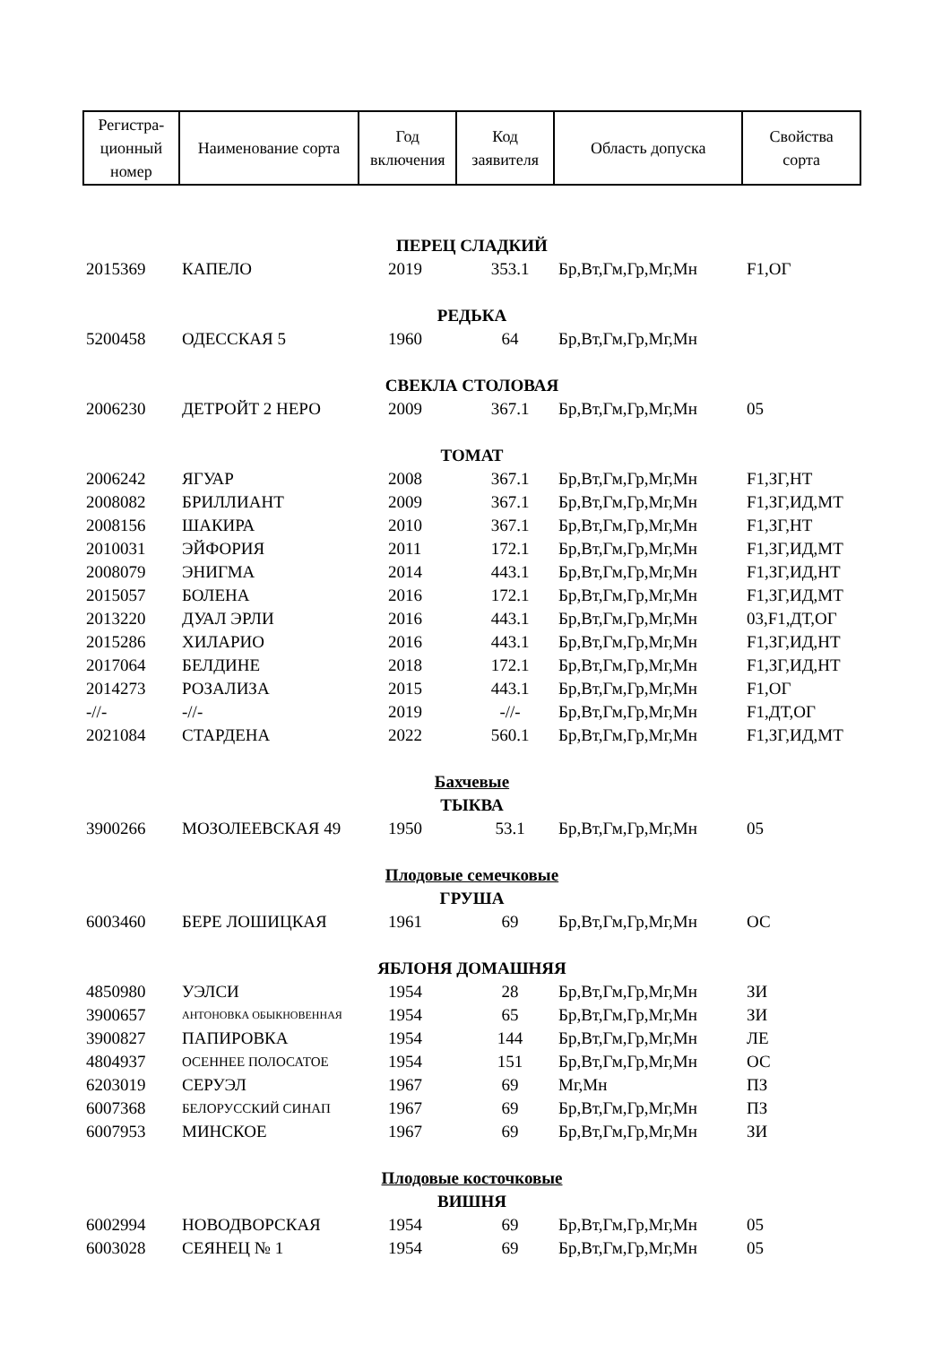| Регистра- ционный номер | Наименование сорта | Год включения | Код заявителя | Область допуска | Свойства сорта |
| ПЕРЕЦ СЛАДКИЙ | | | | | |
| 2015369 | КАПЕЛО | 2019 | 353.1 | Бр,Вт,Гм,Гр,Мг,Мн | F1,ОГ |
| РЕДЬКА | | | | | |
| 5200458 | ОДЕССКАЯ 5 | 1960 | 64 | Бр,Вт,Гм,Гр,Мг,Мн | |
| СВЕКЛА СТОЛОВАЯ | | | | | |
| 2006230 | ДЕТРОЙТ 2 НЕРО | 2009 | 367.1 | Бр,Вт,Гм,Гр,Мг,Мн | 05 |
| ТОМАТ | | | | | |
| 2006242 | ЯГУАР | 2008 | 367.1 | Бр,Вт,Гм,Гр,Мг,Мн | F1,ЗГ,НТ |
| 2008082 | БРИЛЛИАНТ | 2009 | 367.1 | Бр,Вт,Гм,Гр,Мг,Мн | F1,ЗГ,ИД,МТ |
| 2008156 | ШАКИРА | 2010 | 367.1 | Бр,Вт,Гм,Гр,Мг,Мн | F1,ЗГ,НТ |
| 2010031 | ЭЙФОРИЯ | 2011 | 172.1 | Бр,Вт,Гм,Гр,Мг,Мн | F1,ЗГ,ИД,МТ |
| 2008079 | ЭНИГМА | 2014 | 443.1 | Бр,Вт,Гм,Гр,Мг,Мн | F1,ЗГ,ИД,НТ |
| 2015057 | БОЛЕНА | 2016 | 172.1 | Бр,Вт,Гм,Гр,Мг,Мн | F1,ЗГ,ИД,МТ |
| 2013220 | ДУАЛ ЭРЛИ | 2016 | 443.1 | Бр,Вт,Гм,Гр,Мг,Мн | 03,F1,ДТ,ОГ |
| 2015286 | ХИЛАРИО | 2016 | 443.1 | Бр,Вт,Гм,Гр,Мг,Мн | F1,ЗГ,ИД,НТ |
| 2017064 | БЕЛДИНЕ | 2018 | 172.1 | Бр,Вт,Гм,Гр,Мг,Мн | F1,ЗГ,ИД,НТ |
| 2014273 | РОЗАЛИЗА | 2015 | 443.1 | Бр,Вт,Гм,Гр,Мг,Мн | F1,ОГ |
| -//- | -//- | 2019 | -//- | Бр,Вт,Гм,Гр,Мг,Мн | F1,ДТ,ОГ |
| 2021084 | СТАРДЕНА | 2022 | 560.1 | Бр,Вт,Гм,Гр,Мг,Мн | F1,ЗГ,ИД,МТ |
| Бахчевые | | | | | |
| ТЫКВА | | | | | |
| 3900266 | МОЗОЛЕЕВСКАЯ 49 | 1950 | 53.1 | Бр,Вт,Гм,Гр,Мг,Мн | 05 |
| Плодовые семечковые | | | | | |
| ГРУША | | | | | |
| 6003460 | БЕРЕ ЛОШИЦКАЯ | 1961 | 69 | Бр,Вт,Гм,Гр,Мг,Мн | ОС |
| ЯБЛОНЯ ДОМАШНЯЯ | | | | | |
| 4850980 | УЭЛСИ | 1954 | 28 | Бр,Вт,Гм,Гр,Мг,Мн | ЗИ |
| 3900657 | АНТОНОВКА ОБЫКНОВЕННАЯ | 1954 | 65 | Бр,Вт,Гм,Гр,Мг,Мн | ЗИ |
| 3900827 | ПАПИРОВКА | 1954 | 144 | Бр,Вт,Гм,Гр,Мг,Мн | ЛЕ |
| 4804937 | ОСЕННЕЕ ПОЛОСАТОЕ | 1954 | 151 | Бр,Вт,Гм,Гр,Мг,Мн | ОС |
| 6203019 | СЕРУЭЛ | 1967 | 69 | Мг,Мн | ПЗ |
| 6007368 | БЕЛОРУССКИЙ СИНАП | 1967 | 69 | Бр,Вт,Гм,Гр,Мг,Мн | ПЗ |
| 6007953 | МИНСКОЕ | 1967 | 69 | Бр,Вт,Гм,Гр,Мг,Мн | ЗИ |
| Плодовые косточковые | | | | | |
| ВИШНЯ | | | | | |
| 6002994 | НОВОДВОРСКАЯ | 1954 | 69 | Бр,Вт,Гм,Гр,Мг,Мн | 05 |
| 6003028 | СЕЯНЕЦ № 1 | 1954 | 69 | Бр,Вт,Гм,Гр,Мг,Мн | 05 |